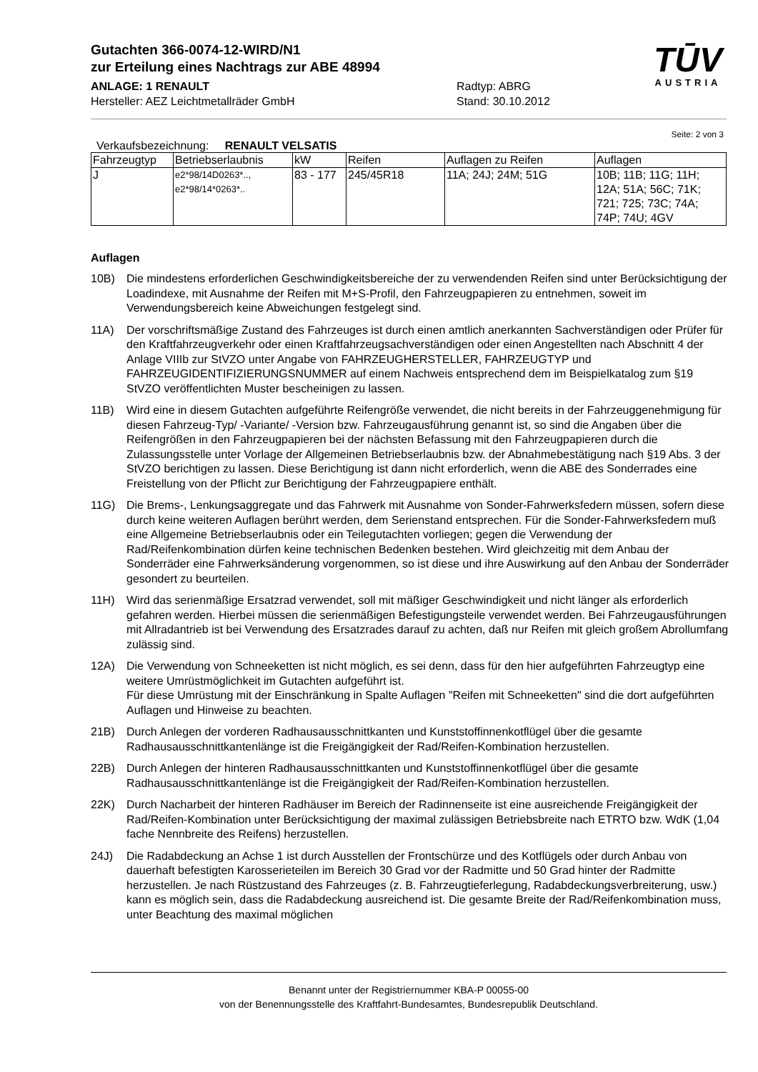Gutachten 366-0074-12-WIRD/N1
zur Erteilung eines Nachtrags zur ABE 48994
TŪV
AUSTRIA
ANLAGE: 1 RENAULT Radtyp: ABRG
Hersteller: AEZ Leichtmetallräder GmbH Stand: 30.10.2012
Seite: 2 von 3
Verkaufsbezeichnung: RENAULT VELSATIS
| Fahrzeugtyp | Betriebserlaubnis | kW | Reifen | Auflagen zu Reifen | Auflagen |
| --- | --- | --- | --- | --- | --- |
| J | e2*98/14D0263*.., e2*98/14*0263*.. | 83 - 177 | 245/45R18 | 11A; 24J; 24M; 51G | 10B; 11B; 11G; 11H; 12A; 51A; 56C; 71K; 721; 725; 73C; 74A; 74P; 74U; 4GV |
Auflagen
10B) Die mindestens erforderlichen Geschwindigkeitsbereiche der zu verwendenden Reifen sind unter Berücksichtigung der Loadindexe, mit Ausnahme der Reifen mit M+S-Profil, den Fahrzeugpapieren zu entnehmen, soweit im Verwendungsbereich keine Abweichungen festgelegt sind.
11A) Der vorschriftsmäßige Zustand des Fahrzeuges ist durch einen amtlich anerkannten Sachverständigen oder Prüfer für den Kraftfahrzeugverkehr oder einen Kraftfahrzeugsachverständigen oder einen Angestellten nach Abschnitt 4 der Anlage VIIIb zur StVZO unter Angabe von FAHRZEUGHERSTELLER, FAHRZEUGTYP und FAHRZEUGIDENTIFIZIERUNGSNUMMER auf einem Nachweis entsprechend dem im Beispielkatalog zum §19 StVZO veröffentlichten Muster bescheinigen zu lassen.
11B) Wird eine in diesem Gutachten aufgeführte Reifengröße verwendet, die nicht bereits in der Fahrzeuggenehmigung für diesen Fahrzeug-Typ/ -Variante/ -Version bzw. Fahrzeugausführung genannt ist, so sind die Angaben über die Reifengrößen in den Fahrzeugpapieren bei der nächsten Befassung mit den Fahrzeugpapieren durch die Zulassungsstelle unter Vorlage der Allgemeinen Betriebserlaubnis bzw. der Abnahmebestätigung nach §19 Abs. 3 der StVZO berichtigen zu lassen. Diese Berichtigung ist dann nicht erforderlich, wenn die ABE des Sonderrades eine Freistellung von der Pflicht zur Berichtigung der Fahrzeugpapiere enthält.
11G) Die Brems-, Lenkungsaggregate und das Fahrwerk mit Ausnahme von Sonder-Fahrwerksfedern müssen, sofern diese durch keine weiteren Auflagen berührt werden, dem Serienstand entsprechen. Für die Sonder-Fahrwerksfedern muß eine Allgemeine Betriebserlaubnis oder ein Teilegutachten vorliegen; gegen die Verwendung der Rad/Reifenkombination dürfen keine technischen Bedenken bestehen. Wird gleichzeitig mit dem Anbau der Sonderräder eine Fahrwerksänderung vorgenommen, so ist diese und ihre Auswirkung auf den Anbau der Sonderräder gesondert zu beurteilen.
11H) Wird das serienmäßige Ersatzrad verwendet, soll mit mäßiger Geschwindigkeit und nicht länger als erforderlich gefahren werden. Hierbei müssen die serienmäßigen Befestigungsteile verwendet werden. Bei Fahrzeugausführungen mit Allradantrieb ist bei Verwendung des Ersatzrades darauf zu achten, daß nur Reifen mit gleich großem Abrollumfang zulässig sind.
12A) Die Verwendung von Schneeketten ist nicht möglich, es sei denn, dass für den hier aufgeführten Fahrzeugtyp eine weitere Umrüstmöglichkeit im Gutachten aufgeführt ist.
Für diese Umrüstung mit der Einschränkung in Spalte Auflagen "Reifen mit Schneeketten" sind die dort aufgeführten Auflagen und Hinweise zu beachten.
21B) Durch Anlegen der vorderen Radhausausschnittkanten und Kunststoffinnenkotflügel über die gesamte Radhausausschnittkantenlänge ist die Freigängigkeit der Rad/Reifen-Kombination herzustellen.
22B) Durch Anlegen der hinteren Radhausausschnittkanten und Kunststoffinnenkotflügel über die gesamte Radhausausschnittkantenlänge ist die Freigängigkeit der Rad/Reifen-Kombination herzustellen.
22K) Durch Nacharbeit der hinteren Radhäuser im Bereich der Radinnenseite ist eine ausreichende Freigängigkeit der Rad/Reifen-Kombination unter Berücksichtigung der maximal zulässigen Betriebsbreite nach ETRTO bzw. WdK (1,04 fache Nennbreite des Reifens) herzustellen.
24J) Die Radabdeckung an Achse 1 ist durch Ausstellen der Frontschürze und des Kotflügels oder durch Anbau von dauerhaft befestigten Karosserieteilen im Bereich 30 Grad vor der Radmitte und 50 Grad hinter der Radmitte herzustellen. Je nach Rüstzustand des Fahrzeuges (z. B. Fahrzeugtieferlegung, Radabdeckungsverbreiterung, usw.) kann es möglich sein, dass die Radabdeckung ausreichend ist. Die gesamte Breite der Rad/Reifenkombination muss, unter Beachtung des maximal möglichen
Benannt unter der Registriernummer KBA-P 00055-00
von der Benennungsstelle des Kraftfahrt-Bundesamtes, Bundesrepublik Deutschland.